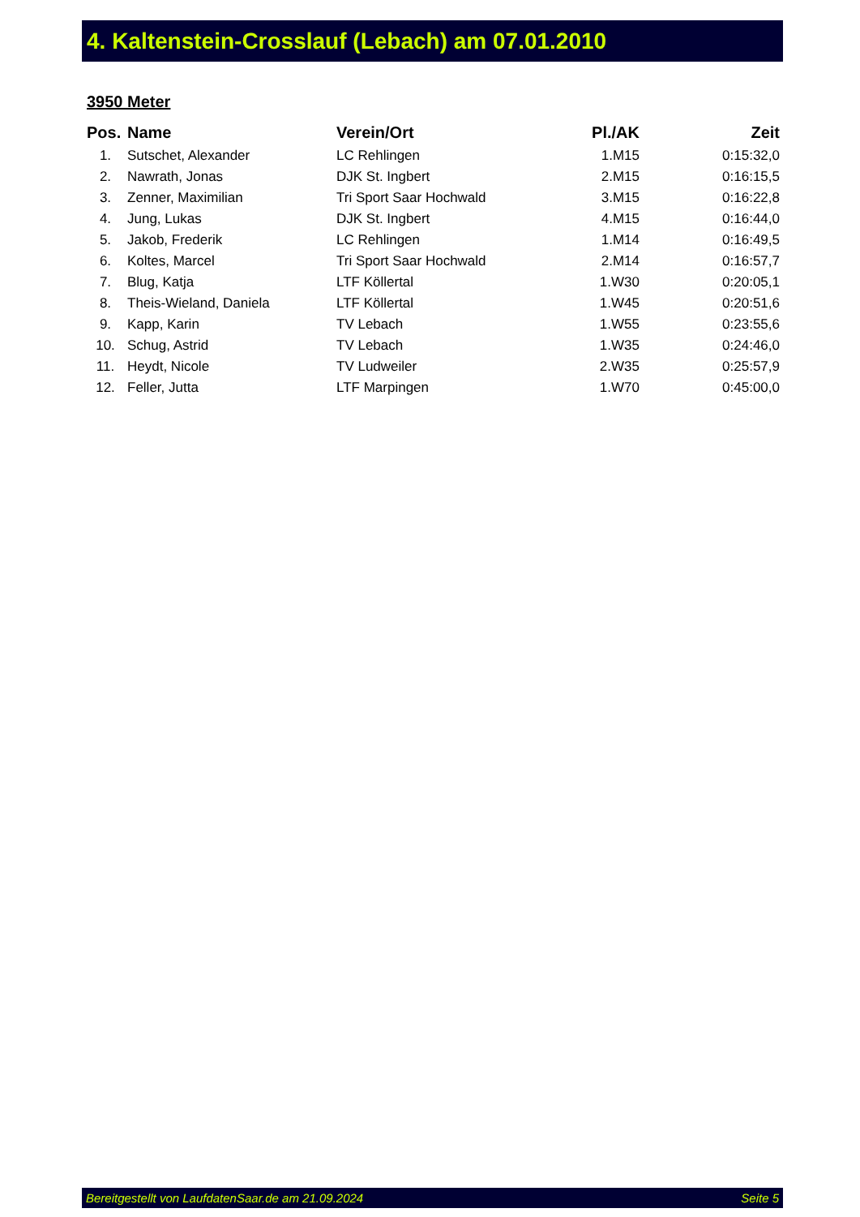4. Kaltenstein-Crosslauf (Lebach) am 07.01.2010
3950 Meter
| Pos. | Name | Verein/Ort | Pl./AK | Zeit |
| --- | --- | --- | --- | --- |
| 1. | Sutschet, Alexander | LC Rehlingen | 1.M15 | 0:15:32,0 |
| 2. | Nawrath, Jonas | DJK St. Ingbert | 2.M15 | 0:16:15,5 |
| 3. | Zenner, Maximilian | Tri Sport Saar Hochwald | 3.M15 | 0:16:22,8 |
| 4. | Jung, Lukas | DJK St. Ingbert | 4.M15 | 0:16:44,0 |
| 5. | Jakob, Frederik | LC Rehlingen | 1.M14 | 0:16:49,5 |
| 6. | Koltes, Marcel | Tri Sport Saar Hochwald | 2.M14 | 0:16:57,7 |
| 7. | Blug, Katja | LTF Köllertal | 1.W30 | 0:20:05,1 |
| 8. | Theis-Wieland, Daniela | LTF Köllertal | 1.W45 | 0:20:51,6 |
| 9. | Kapp, Karin | TV Lebach | 1.W55 | 0:23:55,6 |
| 10. | Schug, Astrid | TV Lebach | 1.W35 | 0:24:46,0 |
| 11. | Heydt, Nicole | TV Ludweiler | 2.W35 | 0:25:57,9 |
| 12. | Feller, Jutta | LTF Marpingen | 1.W70 | 0:45:00,0 |
Bereitgestellt von LaufdatenSaar.de am 21.09.2024 Seite 5